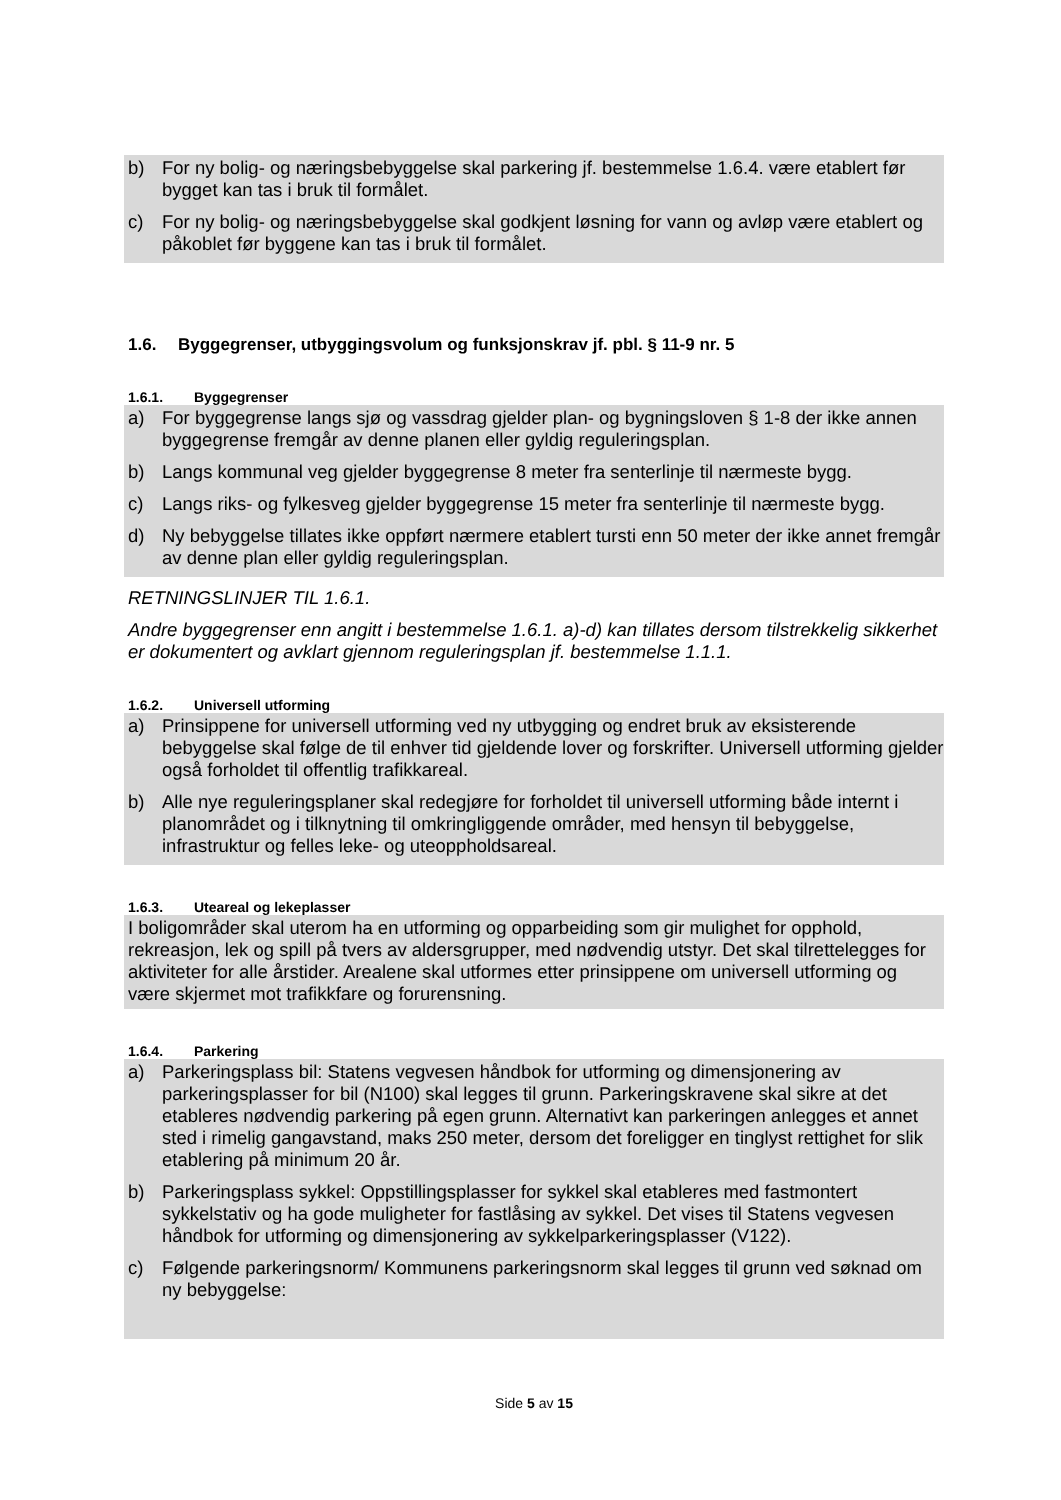b) For ny bolig- og næringsbebyggelse skal parkering jf. bestemmelse 1.6.4. være etablert før bygget kan tas i bruk til formålet.
c) For ny bolig- og næringsbebyggelse skal godkjent løsning for vann og avløp være etablert og påkoblet før byggene kan tas i bruk til formålet.
1.6. Byggegrenser, utbyggingsvolum og funksjonskrav jf. pbl. § 11-9 nr. 5
1.6.1. Byggegrenser
a) For byggegrense langs sjø og vassdrag gjelder plan- og bygningsloven § 1-8 der ikke annen byggegrense fremgår av denne planen eller gyldig reguleringsplan.
b) Langs kommunal veg gjelder byggegrense 8 meter fra senterlinje til nærmeste bygg.
c) Langs riks- og fylkesveg gjelder byggegrense 15 meter fra senterlinje til nærmeste bygg.
d) Ny bebyggelse tillates ikke oppført nærmere etablert tursti enn 50 meter der ikke annet fremgår av denne plan eller gyldig reguleringsplan.
RETNINGSLINJER TIL 1.6.1.
Andre byggegrenser enn angitt i bestemmelse 1.6.1. a)-d) kan tillates dersom tilstrekkelig sikkerhet er dokumentert og avklart gjennom reguleringsplan jf. bestemmelse 1.1.1.
1.6.2. Universell utforming
a) Prinsippene for universell utforming ved ny utbygging og endret bruk av eksisterende bebyggelse skal følge de til enhver tid gjeldende lover og forskrifter. Universell utforming gjelder også forholdet til offentlig trafikkareal.
b) Alle nye reguleringsplaner skal redegjøre for forholdet til universell utforming både internt i planområdet og i tilknytning til omkringliggende områder, med hensyn til bebyggelse, infrastruktur og felles leke- og uteoppholdsareal.
1.6.3. Uteareal og lekeplasser
I boligområder skal uterom ha en utforming og opparbeiding som gir mulighet for opphold, rekreasjon, lek og spill på tvers av aldersgrupper, med nødvendig utstyr. Det skal tilrettelegges for aktiviteter for alle årstider. Arealene skal utformes etter prinsippene om universell utforming og være skjermet mot trafikkfare og forurensning.
1.6.4. Parkering
a) Parkeringsplass bil: Statens vegvesen håndbok for utforming og dimensjonering av parkeringsplasser for bil (N100) skal legges til grunn. Parkeringskravene skal sikre at det etableres nødvendig parkering på egen grunn. Alternativt kan parkeringen anlegges et annet sted i rimelig gangavstand, maks 250 meter, dersom det foreligger en tinglyst rettighet for slik etablering på minimum 20 år.
b) Parkeringsplass sykkel: Oppstillingsplasser for sykkel skal etableres med fastmontert sykkelstativ og ha gode muligheter for fastlåsing av sykkel. Det vises til Statens vegvesen håndbok for utforming og dimensjonering av sykkelparkeringsplasser (V122).
c) Følgende parkeringsnorm/ Kommunens parkeringsnorm skal legges til grunn ved søknad om ny bebyggelse:
Side 5 av 15